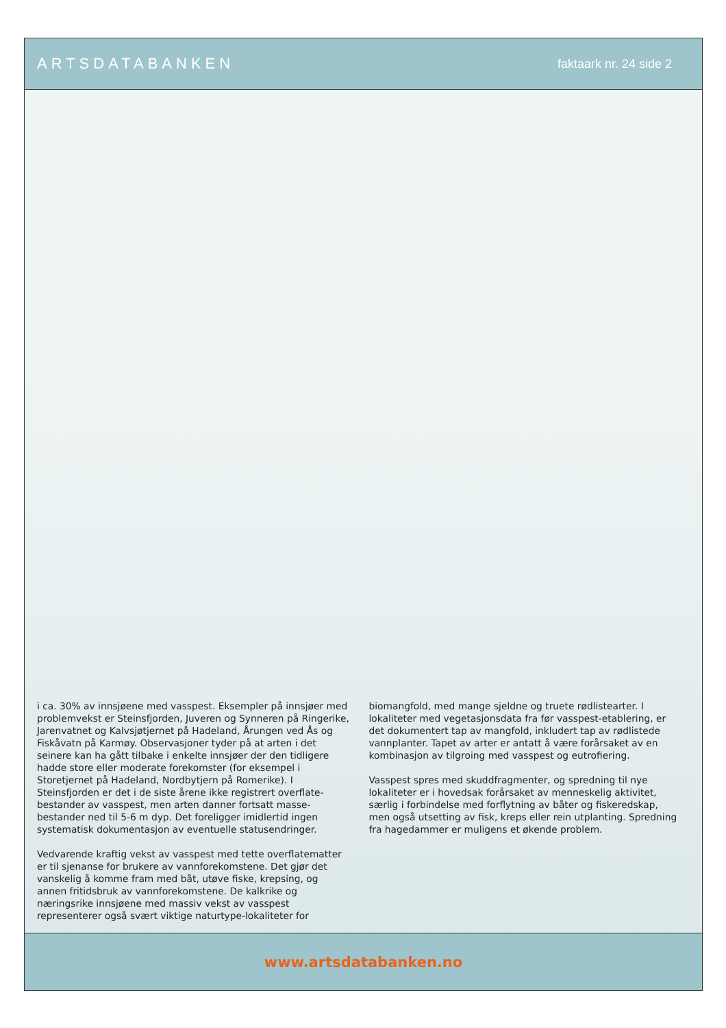ARTSDATABANKEN faktaark nr. 24 side 2
i ca. 30% av innsjøene med vasspest. Eksempler på innsjøer med problemvekst er Steinsfjorden, Juveren og Synneren på Ringerike, Jarenvatnet og Kalvsjøtjernet på Hadeland, Årungen ved Ås og Fiskåvatn på Karmøy. Observasjoner tyder på at arten i det seinere kan ha gått tilbake i enkelte innsjøer der den tidligere hadde store eller moderate forekomster (for eksempel i Storetjernet på Hadeland, Nordbytjern på Romerike). I Steinsfjorden er det i de siste årene ikke registrert overflate-bestander av vasspest, men arten danner fortsatt masse-bestander ned til 5-6 m dyp. Det foreligger imidlertid ingen systematisk dokumentasjon av eventuelle statusendringer.
Vedvarende kraftig vekst av vasspest med tette overflatematter er til sjenanse for brukere av vannforekomstene. Det gjør det vanskelig å komme fram med båt, utøve fiske, krepsing, og annen fritidsbruk av vannforekomstene. De kalkrike og næringsrike innsjøene med massiv vekst av vasspest representerer også svært viktige naturtype-lokaliteter for
biomangfold, med mange sjeldne og truete rødlistearter. I lokaliteter med vegetasjonsdata fra før vasspest-etablering, er det dokumentert tap av mangfold, inkludert tap av rødlistede vannplanter. Tapet av arter er antatt å være forårsaket av en kombinasjon av tilgroing med vasspest og eutrofiering.
Vasspest spres med skuddfragmenter, og spredning til nye lokaliteter er i hovedsak forårsaket av menneskelig aktivitet, særlig i forbindelse med forflytning av båter og fiskeredskap, men også utsetting av fisk, kreps eller rein utplanting. Spredning fra hagedammer er muligens et økende problem.
www.artsdatabanken.no